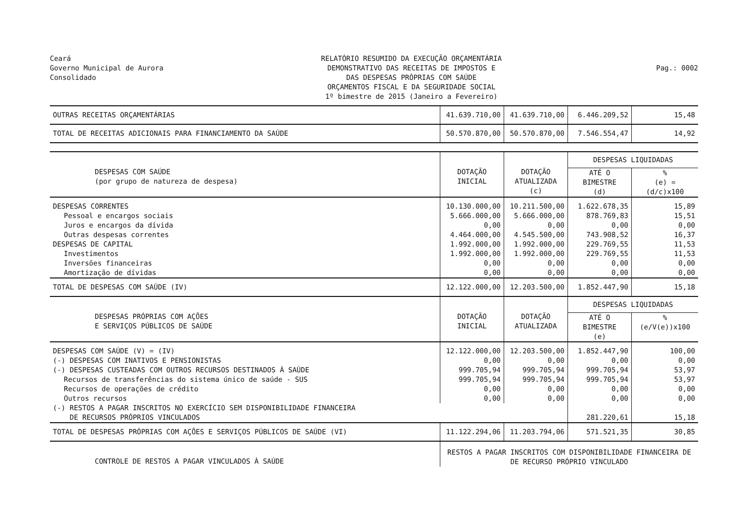Ceará
Governo Municipal de Aurora
Consolidado
RELATÓRIO RESUMIDO DA EXECUÇÃO ORÇAMENTÁRIA
DEMONSTRATIVO DAS RECEITAS DE IMPOSTOS E
DAS DESPESAS PRÓPRIAS COM SAÚDE
ORÇAMENTOS FISCAL E DA SEGURIDADE SOCIAL
1º bimestre de 2015 (Janeiro a Fevereiro)
Pag.: 0002
| OUTRAS RECEITAS ORÇAMENTÁRIAS | 41.639.710,00 | 41.639.710,00 | 6.446.209,52 | 15,48 |
| TOTAL DE RECEITAS ADICIONAIS PARA FINANCIAMENTO DA SAÚDE | 50.570.870,00 | 50.570.870,00 | 7.546.554,47 | 14,92 |
| DESPESAS COM SAÚDE (por grupo de natureza de despesa) | DOTAÇÃO INICIAL | DOTAÇÃO ATUALIZADA (c) | DESPESAS LIQUIDADAS | |
| | | | ATÉ O BIMESTRE (d) | % (e) = (d/c)x100 |
| DESPESAS CORRENTES | 10.130.000,00 | 10.211.500,00 | 1.622.678,35 | 15,89 |
| Pessoal e encargos sociais | 5.666.000,00 | 5.666.000,00 | 878.769,83 | 15,51 |
| Juros e encargos da dívida | 0,00 | 0,00 | 0,00 | 0,00 |
| Outras despesas correntes | 4.464.000,00 | 4.545.500,00 | 743.908,52 | 16,37 |
| DESPESAS DE CAPITAL | 1.992.000,00 | 1.992.000,00 | 229.769,55 | 11,53 |
| Investimentos | 1.992.000,00 | 1.992.000,00 | 229.769,55 | 11,53 |
| Inversões financeiras | 0,00 | 0,00 | 0,00 | 0,00 |
| Amortização de dívidas | 0,00 | 0,00 | 0,00 | 0,00 |
| TOTAL DE DESPESAS COM SAÚDE (IV) | 12.122.000,00 | 12.203.500,00 | 1.852.447,90 | 15,18 |
| DESPESAS PRÓPRIAS COM AÇÕES E SERVIÇOS PÚBLICOS DE SAÚDE | DOTAÇÃO INICIAL | DOTAÇÃO ATUALIZADA | DESPESAS LIQUIDADAS | |
| | | | ATÉ O BIMESTRE (e) | % (e/V(e))x100 |
| DESPESAS COM SAÚDE (V) = (IV) | 12.122.000,00 | 12.203.500,00 | 1.852.447,90 | 100,00 |
| (-) DESPESAS COM INATIVOS E PENSIONISTAS | 0,00 | 0,00 | 0,00 | 0,00 |
| (-) DESPESAS CUSTEADAS COM OUTROS RECURSOS DESTINADOS À SAÚDE | 999.705,94 | 999.705,94 | 999.705,94 | 53,97 |
| Recursos de transferências do sistema único de saúde - SUS | 999.705,94 | 999.705,94 | 999.705,94 | 53,97 |
| Recursos de operações de crédito | 0,00 | 0,00 | 0,00 | 0,00 |
| Outros recursos | 0,00 | 0,00 | 0,00 | 0,00 |
| (-) RESTOS A PAGAR INSCRITOS NO EXERCÍCIO SEM DISPONIBILIDADE FINANCEIRA DE RECURSOS PRÓPRIOS VINCULADOS | | | 281.220,61 | 15,18 |
| TOTAL DE DESPESAS PRÓPRIAS COM AÇÕES E SERVIÇOS PÚBLICOS DE SAÚDE (VI) | 11.122.294,06 | 11.203.794,06 | 571.521,35 | 30,85 |
| CONTROLE DE RESTOS A PAGAR VINCULADOS À SAÚDE | RESTOS A PAGAR INSCRITOS COM DISPONIBILIDADE FINANCEIRA DE DE RECURSO PRÓPRIO VINCULADO | | | |